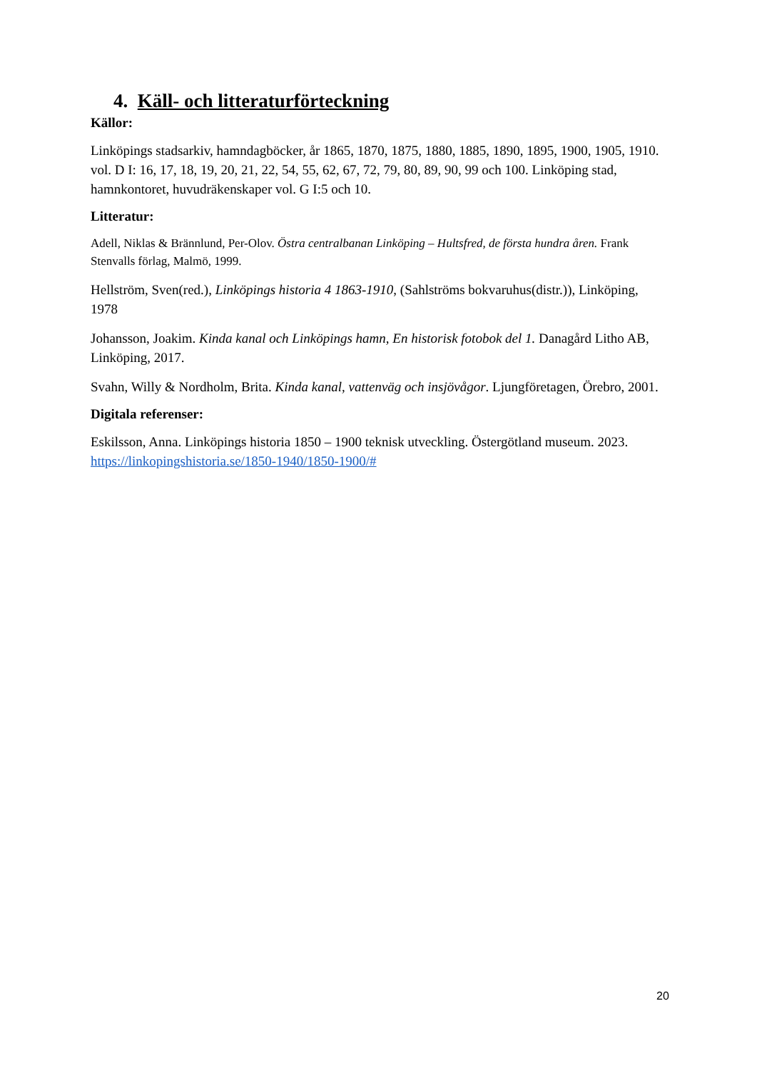4. Käll- och litteraturförteckning
Källor:
Linköpings stadsarkiv, hamndagböcker, år 1865, 1870, 1875, 1880, 1885, 1890, 1895, 1900, 1905, 1910. vol. D I: 16, 17, 18, 19, 20, 21, 22, 54, 55, 62, 67, 72, 79, 80, 89, 90, 99 och 100. Linköping stad, hamnkontoret, huvudräkenskaper vol. G I:5 och 10.
Litteratur:
Adell, Niklas & Brännlund, Per-Olov. Östra centralbanan Linköping – Hultsfred, de första hundra åren. Frank Stenvalls förlag, Malmö, 1999.
Hellström, Sven(red.), Linköpings historia 4 1863-1910, (Sahlströms bokvaruhus(distr.)), Linköping, 1978
Johansson, Joakim. Kinda kanal och Linköpings hamn, En historisk fotobok del 1. Danagård Litho AB, Linköping, 2017.
Svahn, Willy & Nordholm, Brita. Kinda kanal, vattenväg och insjövågor. Ljungföretagen, Örebro, 2001.
Digitala referenser:
Eskilsson, Anna. Linköpings historia 1850 – 1900 teknisk utveckling. Östergötland museum. 2023.
https://linkopingshistoria.se/1850-1940/1850-1900/#
20